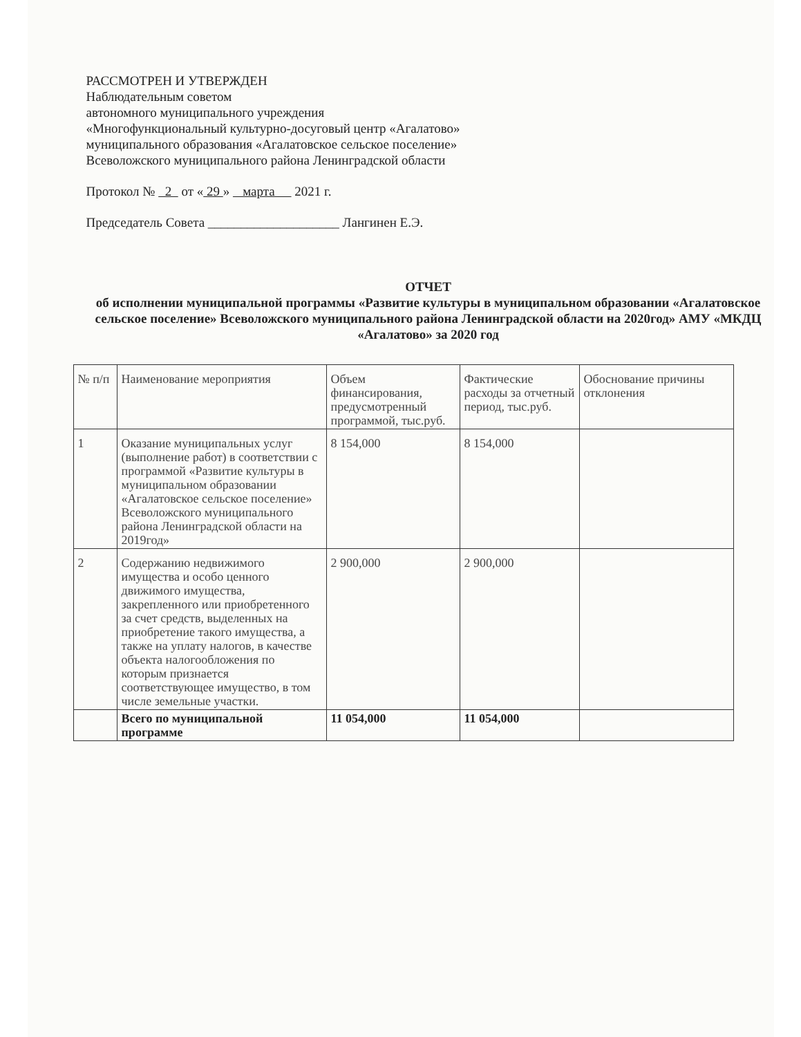РАССМОТРЕН И УТВЕРЖДЕН
Наблюдательным советом
автономного муниципального учреждения
«Многофункциональный культурно-досуговый центр «Агалатово»
муниципального образования «Агалатовское сельское поселение»
Всеволожского муниципального района Ленинградской области
Протокол № 2 от « 29 » марта 2021 г.
Председатель Совета ____________________ Лангинен Е.Э.
ОТЧЕТ
об исполнении муниципальной программы «Развитие культуры в муниципальном образовании «Агалатовское сельское поселение» Всеволожского муниципального района Ленинградской области на 2020год» АМУ «МКДЦ «Агалатово» за 2020 год
| № п/п | Наименование мероприятия | Объем финансирования, предусмотренный программой, тыс.руб. | Фактические расходы за отчетный период, тыс.руб. | Обоснование причины отклонения |
| 1 | Оказание муниципальных услуг (выполнение работ) в соответствии с программой «Развитие культуры в муниципальном образовании «Агалатовское сельское поселение» Всеволожского муниципального района Ленинградской области на 2019год» | 8 154,000 | 8 154,000 | |
| 2 | Содержанию недвижимого имущества и особо ценного движимого имущества, закрепленного или приобретенного за счет средств, выделенных на приобретение такого имущества, а также на уплату налогов, в качестве объекта налогообложения по которым признается соответствующее имущество, в том числе земельные участки. | 2 900,000 | 2 900,000 | |
| | Всего по муниципальной программе | 11 054,000 | 11 054,000 | |